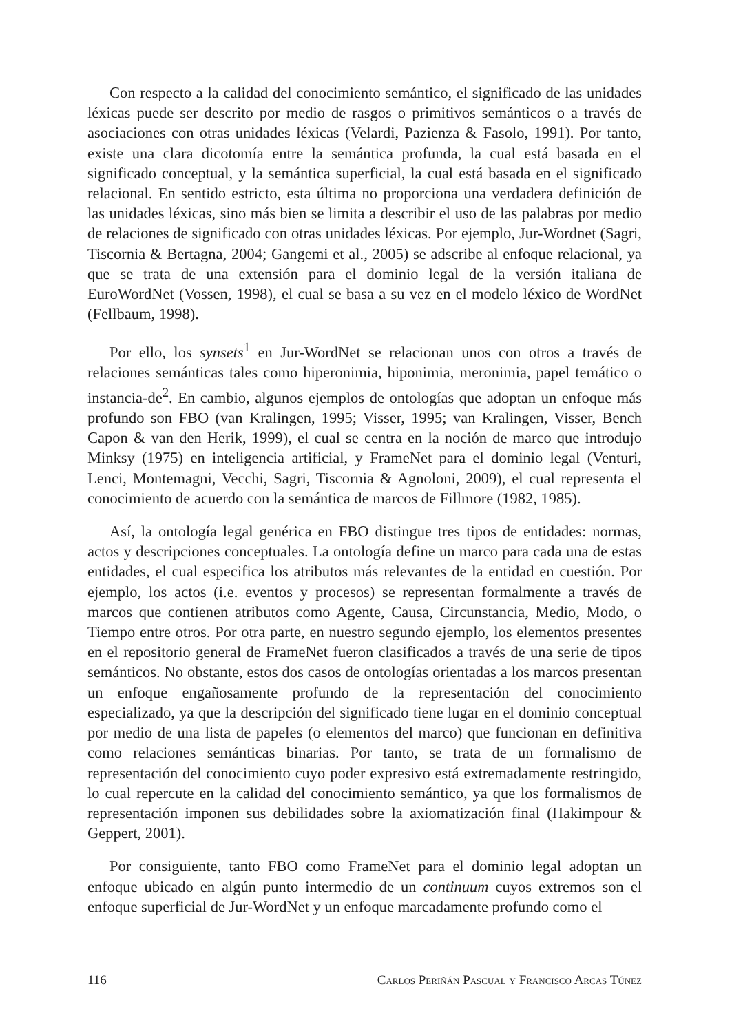Con respecto a la calidad del conocimiento semántico, el significado de las unidades léxicas puede ser descrito por medio de rasgos o primitivos semánticos o a través de asociaciones con otras unidades léxicas (Velardi, Pazienza & Fasolo, 1991). Por tanto, existe una clara dicotomía entre la semántica profunda, la cual está basada en el significado conceptual, y la semántica superficial, la cual está basada en el significado relacional. En sentido estricto, esta última no proporciona una verdadera definición de las unidades léxicas, sino más bien se limita a describir el uso de las palabras por medio de relaciones de significado con otras unidades léxicas. Por ejemplo, Jur-Wordnet (Sagri, Tiscornia & Bertagna, 2004; Gangemi et al., 2005) se adscribe al enfoque relacional, ya que se trata de una extensión para el dominio legal de la versión italiana de EuroWordNet (Vossen, 1998), el cual se basa a su vez en el modelo léxico de WordNet (Fellbaum, 1998).
Por ello, los synsets<sup>1</sup> en Jur-WordNet se relacionan unos con otros a través de relaciones semánticas tales como hiperonimia, hiponimia, meronimia, papel temático o instancia-de<sup>2</sup>. En cambio, algunos ejemplos de ontologías que adoptan un enfoque más profundo son FBO (van Kralingen, 1995; Visser, 1995; van Kralingen, Visser, Bench Capon & van den Herik, 1999), el cual se centra en la noción de marco que introdujo Minksy (1975) en inteligencia artificial, y FrameNet para el dominio legal (Venturi, Lenci, Montemagni, Vecchi, Sagri, Tiscornia & Agnoloni, 2009), el cual representa el conocimiento de acuerdo con la semántica de marcos de Fillmore (1982, 1985).
Así, la ontología legal genérica en FBO distingue tres tipos de entidades: normas, actos y descripciones conceptuales. La ontología define un marco para cada una de estas entidades, el cual especifica los atributos más relevantes de la entidad en cuestión. Por ejemplo, los actos (i.e. eventos y procesos) se representan formalmente a través de marcos que contienen atributos como Agente, Causa, Circunstancia, Medio, Modo, o Tiempo entre otros. Por otra parte, en nuestro segundo ejemplo, los elementos presentes en el repositorio general de FrameNet fueron clasificados a través de una serie de tipos semánticos. No obstante, estos dos casos de ontologías orientadas a los marcos presentan un enfoque engañosamente profundo de la representación del conocimiento especializado, ya que la descripción del significado tiene lugar en el dominio conceptual por medio de una lista de papeles (o elementos del marco) que funcionan en definitiva como relaciones semánticas binarias. Por tanto, se trata de un formalismo de representación del conocimiento cuyo poder expresivo está extremadamente restringido, lo cual repercute en la calidad del conocimiento semántico, ya que los formalismos de representación imponen sus debilidades sobre la axiomatización final (Hakimpour & Geppert, 2001).
Por consiguiente, tanto FBO como FrameNet para el dominio legal adoptan un enfoque ubicado en algún punto intermedio de un continuum cuyos extremos son el enfoque superficial de Jur-WordNet y un enfoque marcadamente profundo como el
116 Carlos Periñán Pascual y Francisco Arcas Túnez